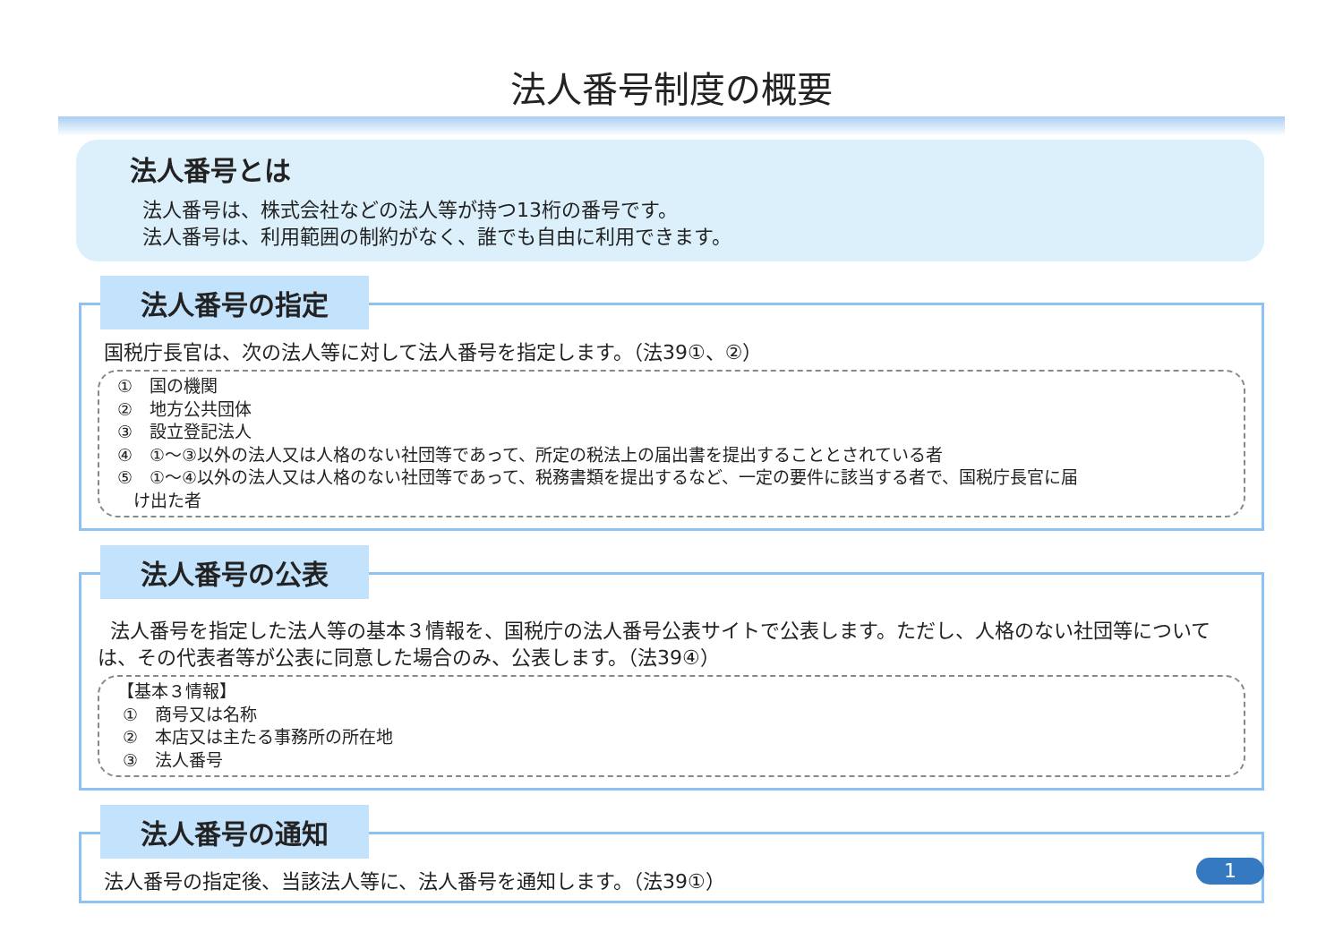法人番号制度の概要
法人番号とは
法人番号は、株式会社などの法人等が持つ13桁の番号です。
法人番号は、利用範囲の制約がなく、誰でも自由に利用できます。
法人番号の指定
国税庁長官は、次の法人等に対して法人番号を指定します。（法39①、②）
①　国の機関
②　地方公共団体
③　設立登記法人
④　①～③以外の法人又は人格のない社団等であって、所定の税法上の届出書を提出することとされている者
⑤　①～④以外の法人又は人格のない社団等であって、税務書類を提出するなど、一定の要件に該当する者で、国税庁長官に届
け出た者
法人番号の公表
法人番号を指定した法人等の基本３情報を、国税庁の法人番号公表サイトで公表します。ただし、人格のない社団等については、その代表者等が公表に同意した場合のみ、公表します。（法39④）
【基本３情報】
①　商号又は名称
②　本店又は主たる事務所の所在地
③　法人番号
法人番号の通知
法人番号の指定後、当該法人等に、法人番号を通知します。（法39①）
1